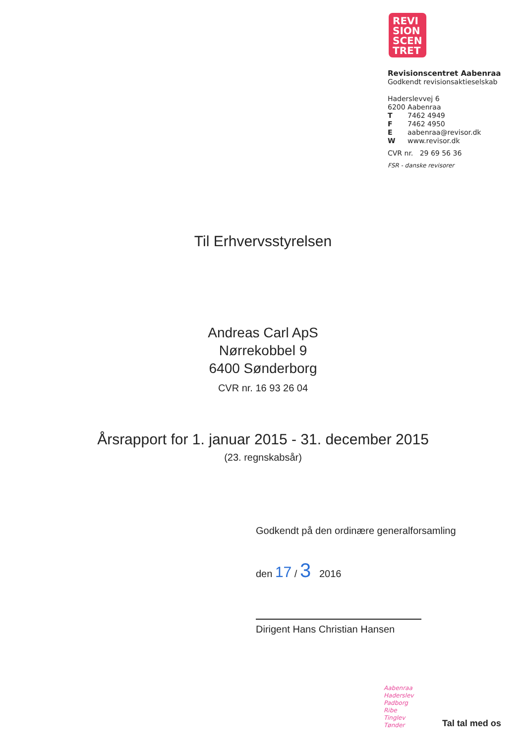REVI
SION
SCEN
TRET
Revisionscentret Aabenraa
Godkendt revisionsaktieselskab
Haderslevvej 6
6200 Aabenraa
T 7462 4949
F 7462 4950
Eaabenraa@revisor.dk
Wwww.revisor.dk
CVR nr. 29 69 56 36
FSR - danske revisorer
Til Erhvervsstyrelsen
Andreas Carl ApS
Nørrekobbel 9
6400 Sønderborg
CVR nr. 16 93 26 04
Årsrapport for 1. januar 2015 - 31. december 2015
(23. regnskabsår)
Godkendt på den ordinære generalforsamling
den 17 / 3 2016
Dirigent Hans Christian Hansen
Aabenraa
Haderslev
Padborg
Ribe
Tinglev
Tønder
Tal tal med os